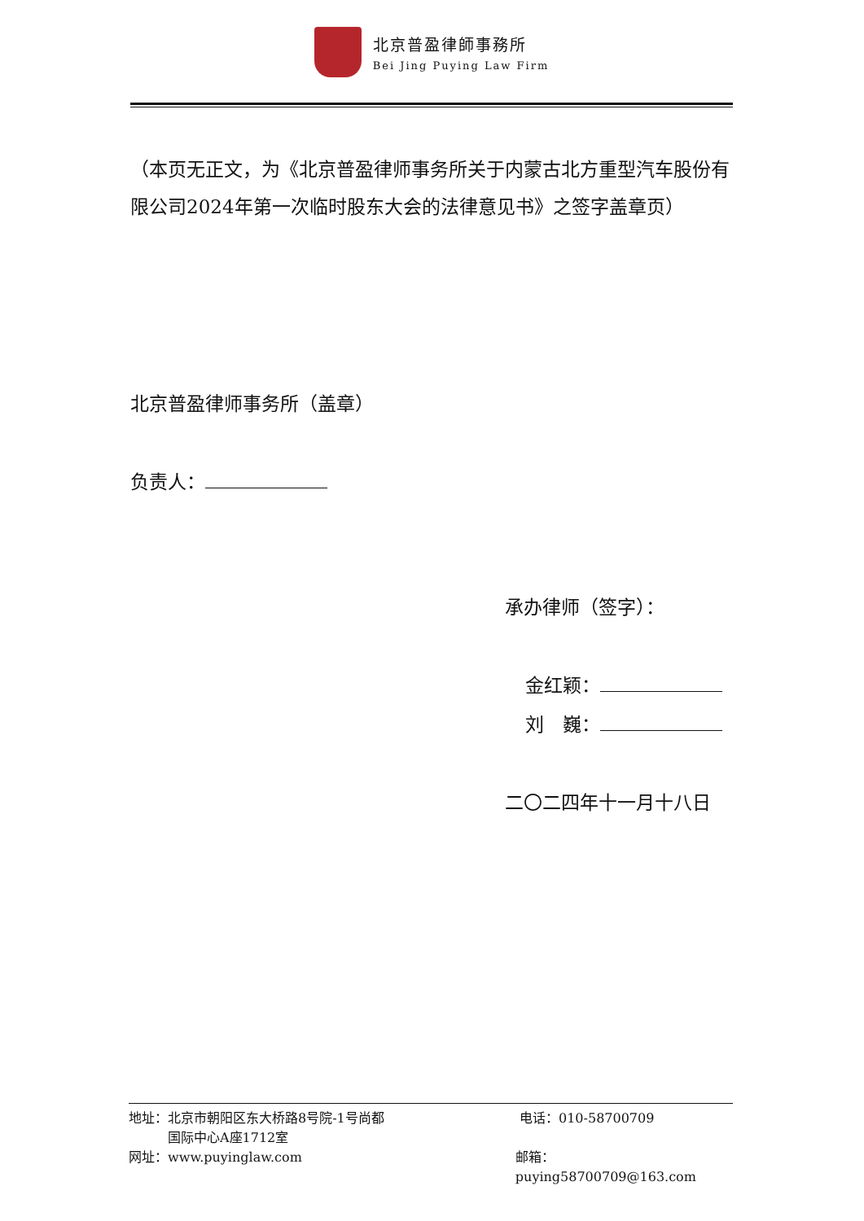北京普盈律師事務所
Bei Jing Puying Law Firm
（本页无正文，为《北京普盈律师事务所关于内蒙古北方重型汽车股份有限公司2024年第一次临时股东大会的法律意见书》之签字盖章页）
北京普盈律师事务所（盖章）
负责人：
承办律师（签字）：
金红颖：
刘　巍：
二〇二四年十一月十八日
地址：北京市朝阳区东大桥路8号院-1号尚都
　　　国际中心A座1712室
电话：010-58700709
网址：www.puyinglaw.com 邮箱：puying58700709@163.com